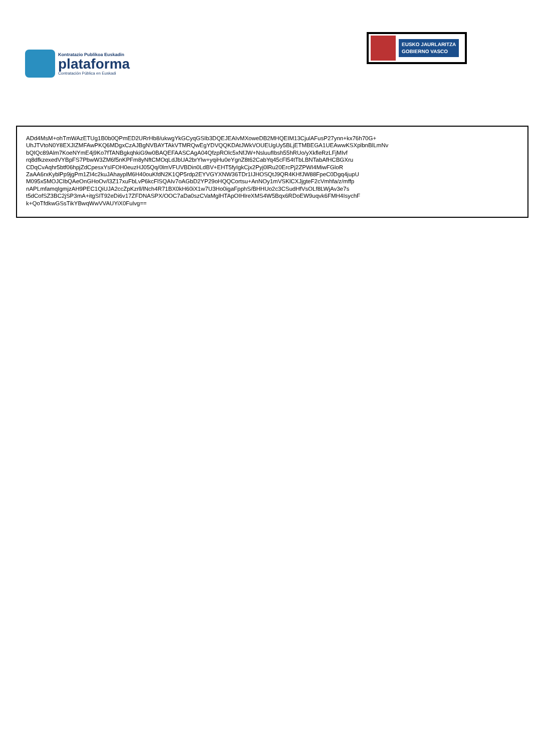Kontratazio Publikoa Euskadin
plataforma
Contratación Pública en Euskadi
EUSKO JAURLARITZA
GOBIERNO VASCO
ADd4MsM+ohTmWAzETUg1B0b0QPmED2URrHb8/ukwgYkGCyqGSIb3DQEJEAIvMXoweDB2MHQEIM13CjulAFusP27ynn+kx76h70G+
UhJTVtoN0Y8EXJIZMFAwPKQ6MDgxCzAJBgNVBAYTAkVTMRQwEgYDVQQKDAtJWkVOUEUgUy5BLjETMBEGA1UEAwwKSXplbnBlLmNv
bQIQc89Alm7KoeNYmE4j9Ko7fTANBgkqhkiG9w0BAQEFAASCAgA04QfzpROlc5xNfJW+NsluufIbsh55hRUo/yXkfleRzLFjMIvf
rq8dfkzexedVYBpFS7PbwW3ZM6f5nKPFm8yNftCMOqLdJbUA2brYlw+yqiHu0eYgnZ8t62CabYq45cFl54tTbLBNTabAfHCBGXru
CDqCvAqhr5btf06hpjZdCpesxYsIFOH0euzHJ05Qq/0lmVFUVBDin0LdBV+EHT5fyIgkCjx2Pyj0lRu20ErcPj2ZPWI4MiwFGloR
ZaAA6rxKyblPp9jgPm1ZI4c2kuJAhayplM6H40ouKfdN2K1QP5rdp2EYVGYXNW36TDr1IJHOSQtJ9QR4KHfJW88FpeC0Dgq4jupU
M095x5MOJCIbQAeOnGHoOv/l3Z17xuFbLvP6kcFlSQAIv7oAGbD2YP29oHQQCortsu+AnNOy1mVSKlCXJjgteF2cVmhfa/z/mffp
nAPLmfamqIgmjzAH9PEC1QiUJA2ccZpKzrll/lNch4R71BX0kH60iX1w7U3Ho0igaFpphS/BHHUo2c3CSudHfVsOLf8LWjAv3e7s
t5dCofSZ3BC2jSP3mA+itgSIT92eDi6v17ZFDNASPX/OOC7aDa0szCVaMglHTApOIHlreXMS4W5Bqx6RDoEW9uqvk6FMH4IsychF
k+QoTfdkwGSsTikYBwqWwVVAUYiX0Fulvg==